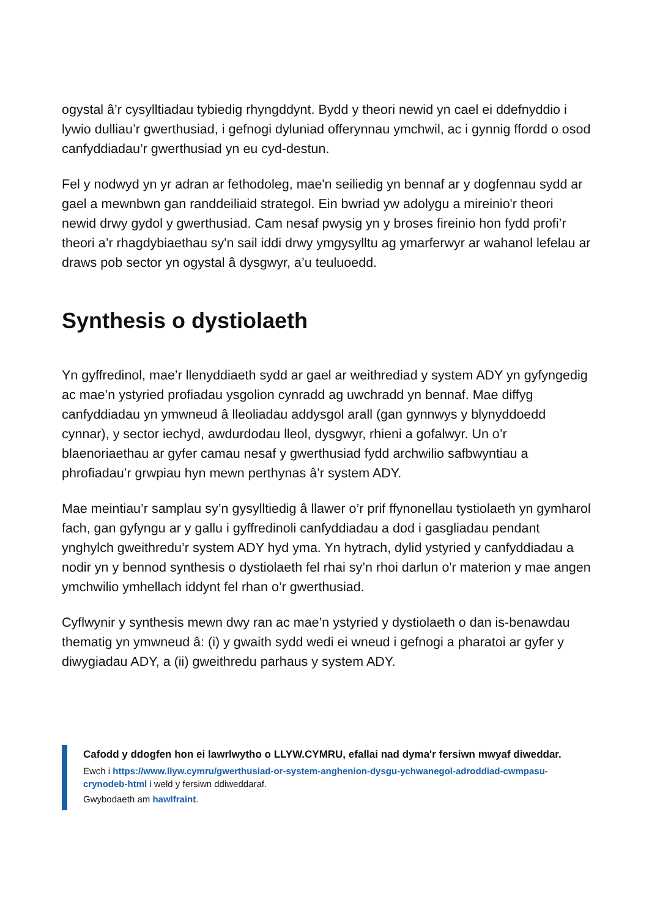ogystal â’r cysylltiadau tybiedig rhyngddynt. Bydd y theori newid yn cael ei ddefnyddio i lywio dulliau’r gwerthusiad, i gefnogi dyluniad offerynnau ymchwil, ac i gynnig ffordd o osod canfyddiadau’r gwerthusiad yn eu cyd-destun.
Fel y nodwyd yn yr adran ar fethodoleg, mae'n seiliedig yn bennaf ar y dogfennau sydd ar gael a mewnbwn gan randdeiliaid strategol. Ein bwriad yw adolygu a mireinio'r theori newid drwy gydol y gwerthusiad. Cam nesaf pwysig yn y broses fireinio hon fydd profi’r theori a’r rhagdybiaethau sy'n sail iddi drwy ymgysylltu ag ymarferwyr ar wahanol lefelau ar draws pob sector yn ogystal â dysgwyr, a’u teuluoedd.
Synthesis o dystiolaeth
Yn gyffredinol, mae’r llenyddiaeth sydd ar gael ar weithrediad y system ADY yn gyfyngedig ac mae’n ystyried profiadau ysgolion cynradd ag uwchradd yn bennaf. Mae diffyg canfyddiadau yn ymwneud â lleoliadau addysgol arall (gan gynnwys y blynyddoedd cynnar), y sector iechyd, awdurdodau lleol, dysgwyr, rhieni a gofalwyr. Un o’r blaenoriaethau ar gyfer camau nesaf y gwerthusiad fydd archwilio safbwyntiau a phrofiadau’r grwpiau hyn mewn perthynas â’r system ADY.
Mae meintiau’r samplau sy’n gysylltiedig â llawer o’r prif ffynonellau tystiolaeth yn gymharol fach, gan gyfyngu ar y gallu i gyffredinoli canfyddiadau a dod i gasgliadau pendant ynghylch gweithredu’r system ADY hyd yma. Yn hytrach, dylid ystyried y canfyddiadau a nodir yn y bennod synthesis o dystiolaeth fel rhai sy’n rhoi darlun o'r materion y mae angen ymchwilio ymhellach iddynt fel rhan o’r gwerthusiad.
Cyflwynir y synthesis mewn dwy ran ac mae’n ystyried y dystiolaeth o dan is-benawdau thematig yn ymwneud â: (i) y gwaith sydd wedi ei wneud i gefnogi a pharatoi ar gyfer y diwygiadau ADY, a (ii) gweithredu parhaus y system ADY.
Cafodd y ddogfen hon ei lawrlwytho o LLYW.CYMRU, efallai nad dyma'r fersiwn mwyaf diweddar.
Ewch i https://www.llyw.cymru/gwerthusiad-or-system-anghenion-dysgu-ychwanegol-adroddiad-cwmpasu-crynodeb-html i weld y fersiwn ddiweddaraf.
Gwybodaeth am hawlfraint.